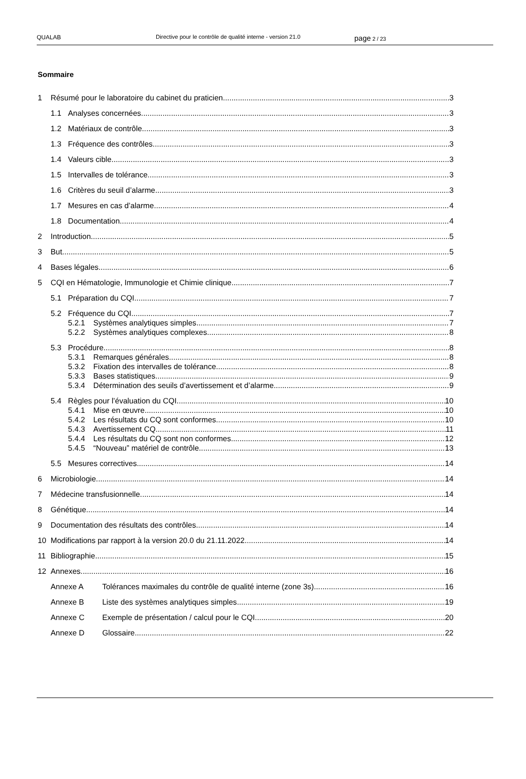QUALAB Directive pour le contrôle de qualité interne - version 21.0
page 2 / 23
Sommaire
1 Résumé pour le laboratoire du cabinet du praticien 3
1.1 Analyses concernées 3
1.2 Matériaux de contrôle 3
1.3 Fréquence des contrôles 3
1.4 Valeurs cible 3
1.5 Intervalles de tolérance 3
1.6 Critères du seuil d’alarme 3
1.7 Mesures en cas d’alarme 4
1.8 Documentation 4
2 Introduction 5
3 But 5
4 Bases légales 6
5 CQI en Hématologie, Immunologie et Chimie clinique 7
5.1 Préparation du CQI 7
5.2 Fréquence du CQI 7
5.2.1 Systèmes analytiques simples 7
5.2.2 Systèmes analytiques complexes 8
5.3 Procédure 8
5.3.1 Remarques générales 8
5.3.2 Fixation des intervalles de tolérance 8
5.3.3 Bases statistiques 9
5.3.4 Détermination des seuils d’avertissement et d’alarme 9
5.4 Règles pour l’évaluation du CQI 10
5.4.1 Mise en œuvre 10
5.4.2 Les résultats du CQ sont conformes 10
5.4.3 Avertissement CQ 11
5.4.4 Les résultats du CQ sont non conformes 12
5.4.5 “Nouveau” matériel de contrôle 13
5.5 Mesures correctives 14
6 Microbiologie 14
7 Médecine transfusionnelle 14
8 Génétique 14
9 Documentation des résultats des contrôles 14
10 Modifications par rapport à la version 20.0 du 21.11.2022 14
11 Bibliographie 15
12 Annexes 16
Annexe A Tolérances maximales du contrôle de qualité interne (zone 3s) 16
Annexe B Liste des systèmes analytiques simples 19
Annexe C Exemple de présentation / calcul pour le CQI 20
Annexe D Glossaire 22